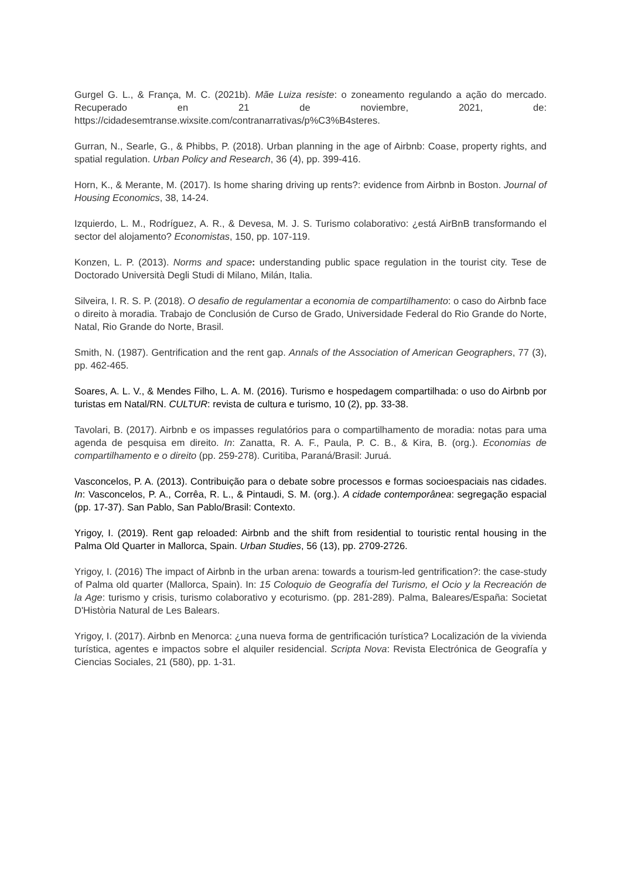Gurgel G. L., & França, M. C. (2021b). Mãe Luiza resiste: o zoneamento regulando a ação do mercado. Recuperado en 21 de noviembre, 2021, de: https://cidadesemtranse.wixsite.com/contranarrativas/p%C3%B4steres.
Gurran, N., Searle, G., & Phibbs, P. (2018). Urban planning in the age of Airbnb: Coase, property rights, and spatial regulation. Urban Policy and Research, 36 (4), pp. 399-416.
Horn, K., & Merante, M. (2017). Is home sharing driving up rents?: evidence from Airbnb in Boston. Journal of Housing Economics, 38, 14-24.
Izquierdo, L. M., Rodríguez, A. R., & Devesa, M. J. S. Turismo colaborativo: ¿está AirBnB transformando el sector del alojamento? Economistas, 150, pp. 107-119.
Konzen, L. P. (2013). Norms and space: understanding public space regulation in the tourist city. Tese de Doctorado Università Degli Studi di Milano, Milán, Italia.
Silveira, I. R. S. P. (2018). O desafio de regulamentar a economia de compartilhamento: o caso do Airbnb face o direito à moradia. Trabajo de Conclusión de Curso de Grado, Universidade Federal do Rio Grande do Norte, Natal, Rio Grande do Norte, Brasil.
Smith, N. (1987). Gentrification and the rent gap. Annals of the Association of American Geographers, 77 (3), pp. 462-465.
Soares, A. L. V., & Mendes Filho, L. A. M. (2016). Turismo e hospedagem compartilhada: o uso do Airbnb por turistas em Natal/RN. CULTUR: revista de cultura e turismo, 10 (2), pp. 33-38.
Tavolari, B. (2017). Airbnb e os impasses regulatórios para o compartilhamento de moradia: notas para uma agenda de pesquisa em direito. In: Zanatta, R. A. F., Paula, P. C. B., & Kira, B. (org.). Economias de compartilhamento e o direito (pp. 259-278). Curitiba, Paraná/Brasil: Juruá.
Vasconcelos, P. A. (2013). Contribuição para o debate sobre processos e formas socioespaciais nas cidades. In: Vasconcelos, P. A., Corrêa, R. L., & Pintaudi, S. M. (org.). A cidade contemporânea: segregação espacial (pp. 17-37). San Pablo, San Pablo/Brasil: Contexto.
Yrigoy, I. (2019). Rent gap reloaded: Airbnb and the shift from residential to touristic rental housing in the Palma Old Quarter in Mallorca, Spain. Urban Studies, 56 (13), pp. 2709-2726.
Yrigoy, I. (2016) The impact of Airbnb in the urban arena: towards a tourism-led gentrification?: the case-study of Palma old quarter (Mallorca, Spain). In: 15 Coloquio de Geografía del Turismo, el Ocio y la Recreación de la Age: turismo y crisis, turismo colaborativo y ecoturismo. (pp. 281-289). Palma, Baleares/España: Societat D'Història Natural de Les Balears.
Yrigoy, I. (2017). Airbnb en Menorca: ¿una nueva forma de gentrificación turística? Localización de la vivienda turística, agentes e impactos sobre el alquiler residencial. Scripta Nova: Revista Electrónica de Geografía y Ciencias Sociales, 21 (580), pp. 1-31.